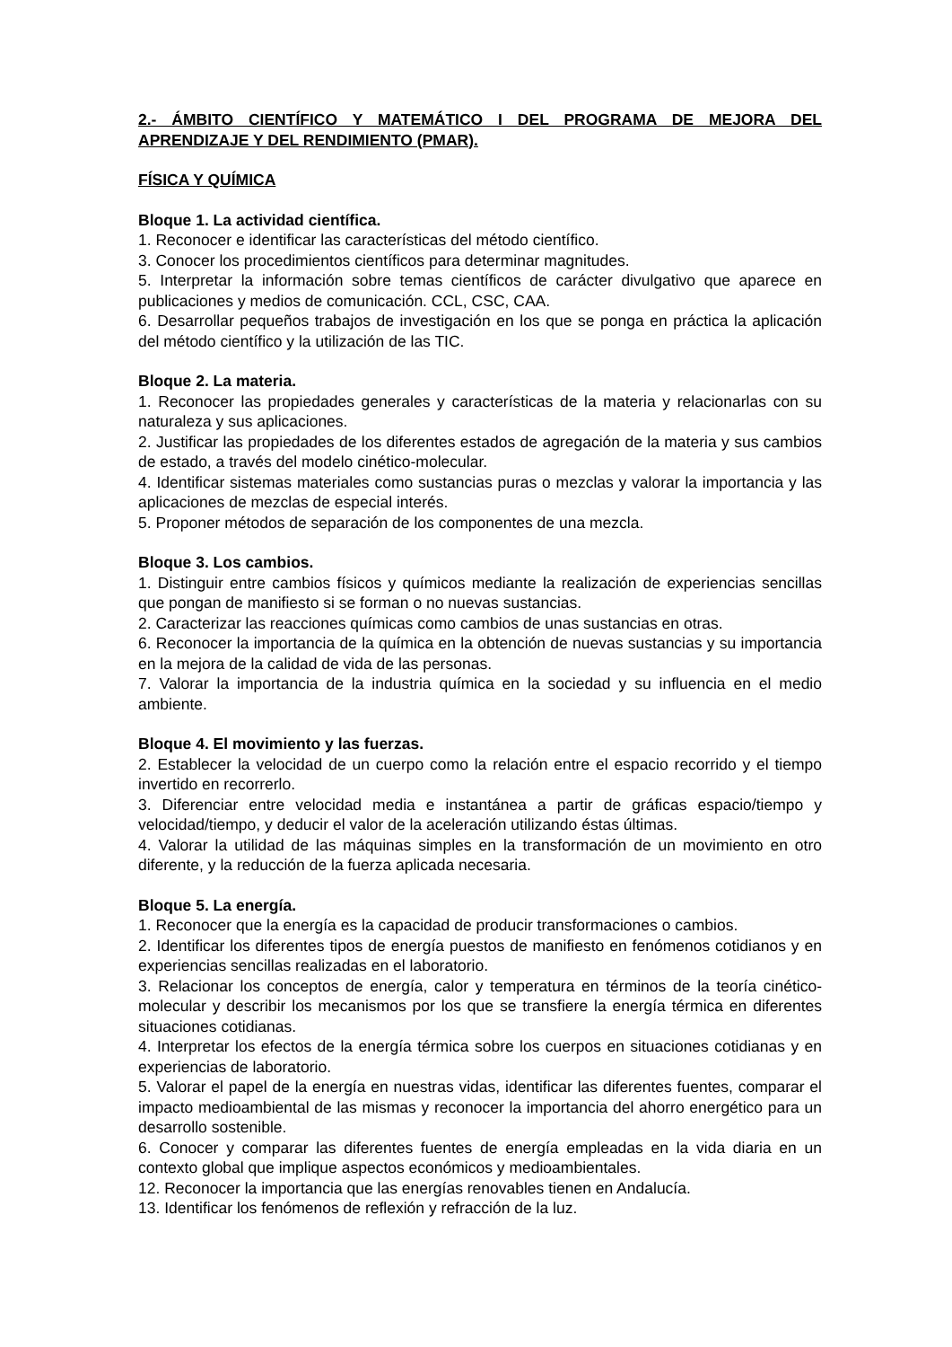2.- ÁMBITO CIENTÍFICO Y MATEMÁTICO I DEL PROGRAMA DE MEJORA DEL APRENDIZAJE Y DEL RENDIMIENTO (PMAR).
FÍSICA Y QUÍMICA
Bloque 1. La actividad científica.
1. Reconocer e identificar las características del método científico.
3. Conocer los procedimientos científicos para determinar magnitudes.
5. Interpretar la información sobre temas científicos de carácter divulgativo que aparece en publicaciones y medios de comunicación. CCL, CSC, CAA.
6. Desarrollar pequeños trabajos de investigación en los que se ponga en práctica la aplicación del método científico y la utilización de las TIC.
Bloque 2. La materia.
1. Reconocer las propiedades generales y características de la materia y relacionarlas con su naturaleza y sus aplicaciones.
2. Justificar las propiedades de los diferentes estados de agregación de la materia y sus cambios de estado, a través del modelo cinético-molecular.
4. Identificar sistemas materiales como sustancias puras o mezclas y valorar la importancia y las aplicaciones de mezclas de especial interés.
5. Proponer métodos de separación de los componentes de una mezcla.
Bloque 3. Los cambios.
1. Distinguir entre cambios físicos y químicos mediante la realización de experiencias sencillas que pongan de manifiesto si se forman o no nuevas sustancias.
2. Caracterizar las reacciones químicas como cambios de unas sustancias en otras.
6. Reconocer la importancia de la química en la obtención de nuevas sustancias y su importancia en la mejora de la calidad de vida de las personas.
7. Valorar la importancia de la industria química en la sociedad y su influencia en el medio ambiente.
Bloque 4. El movimiento y las fuerzas.
2. Establecer la velocidad de un cuerpo como la relación entre el espacio recorrido y el tiempo invertido en recorrerlo.
3. Diferenciar entre velocidad media e instantánea a partir de gráficas espacio/tiempo y velocidad/tiempo, y deducir el valor de la aceleración utilizando éstas últimas.
4. Valorar la utilidad de las máquinas simples en la transformación de un movimiento en otro diferente, y la reducción de la fuerza aplicada necesaria.
Bloque 5. La energía.
1. Reconocer que la energía es la capacidad de producir transformaciones o cambios.
2. Identificar los diferentes tipos de energía puestos de manifiesto en fenómenos cotidianos y en experiencias sencillas realizadas en el laboratorio.
3. Relacionar los conceptos de energía, calor y temperatura en términos de la teoría cinético-molecular y describir los mecanismos por los que se transfiere la energía térmica en diferentes situaciones cotidianas.
4. Interpretar los efectos de la energía térmica sobre los cuerpos en situaciones cotidianas y en experiencias de laboratorio.
5. Valorar el papel de la energía en nuestras vidas, identificar las diferentes fuentes, comparar el impacto medioambiental de las mismas y reconocer la importancia del ahorro energético para un desarrollo sostenible.
6. Conocer y comparar las diferentes fuentes de energía empleadas en la vida diaria en un contexto global que implique aspectos económicos y medioambientales.
12. Reconocer la importancia que las energías renovables tienen en Andalucía.
13. Identificar los fenómenos de reflexión y refracción de la luz.